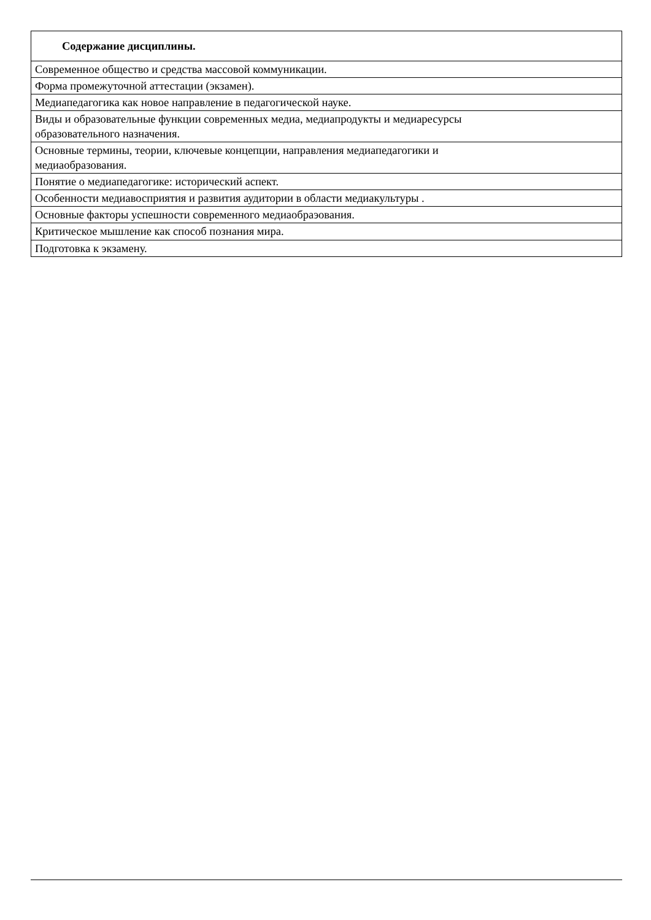| Содержание дисциплины. |
| --- |
| Современное общество и средства массовой коммуникации. |
| Форма промежуточной аттестации (экзамен). |
| Медиапедагогика как новое направление в педагогической науке. |
| Виды и образовательные функции современных медиа, медиапродукты и медиаресурсы образовательного назначения. |
| Основные термины, теории, ключевые концепции, направления медиапедагогики и медиаобразования. |
| Понятие о медиапедагогике: исторический аспект. |
| Особенности медиавосприятия и развития аудитории в области медиакультуры . |
| Основные факторы успешности современного медиаобраэования. |
| Критическое мышление как способ познания мира. |
| Подготовка к экзамену. |